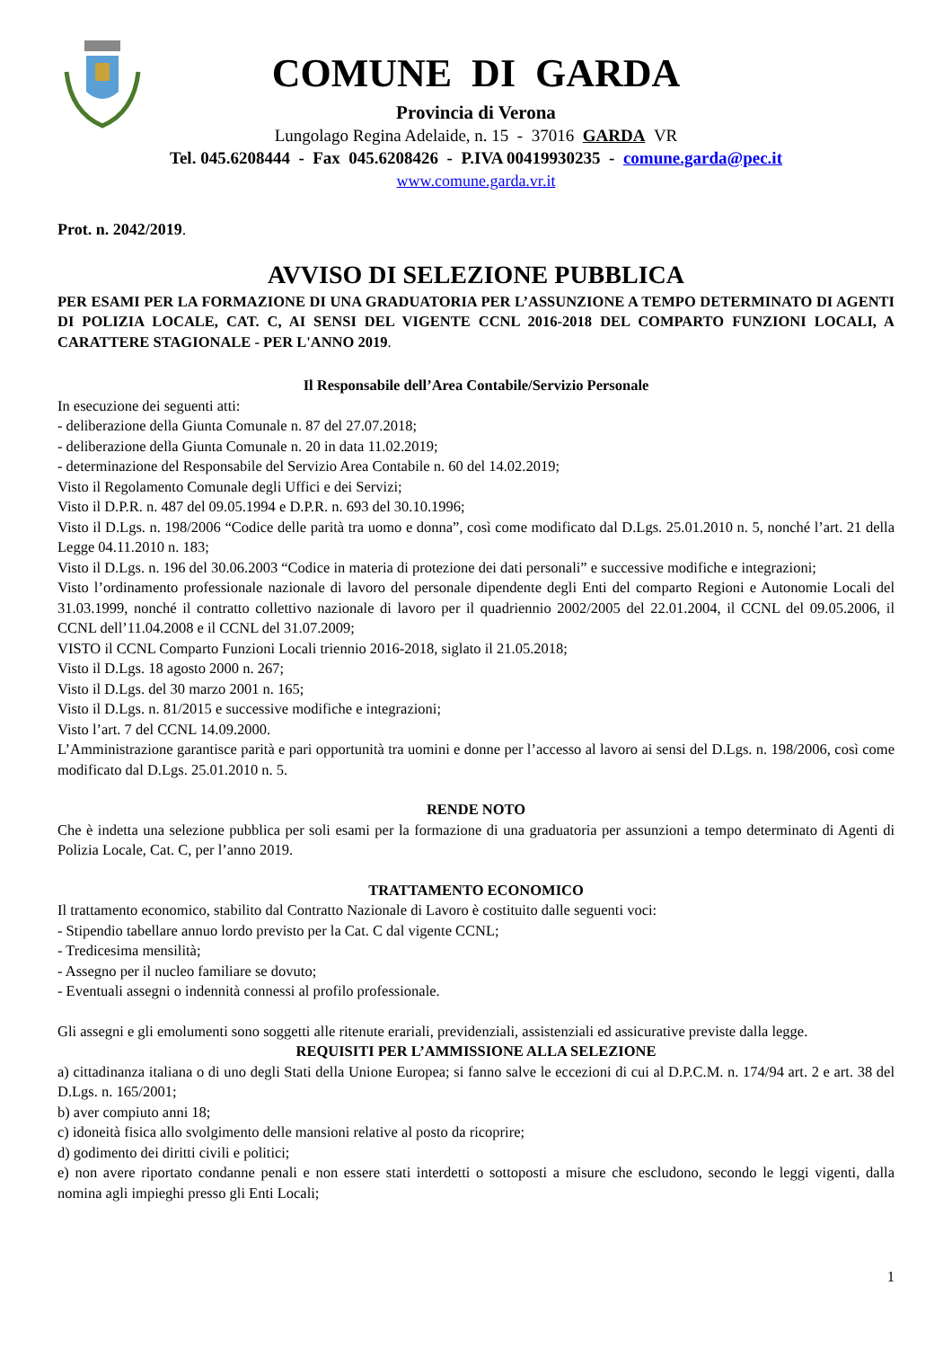COMUNE DI GARDA
Provincia di Verona
Lungolago Regina Adelaide, n. 15 - 37016 GARDA VR
Tel. 045.6208444 - Fax 045.6208426 - P.IVA 00419930235 - comune.garda@pec.it
www.comune.garda.vr.it
Prot. n. 2042/2019.
AVVISO DI SELEZIONE PUBBLICA
PER ESAMI PER LA FORMAZIONE DI UNA GRADUATORIA PER L’ASSUNZIONE A TEMPO DETERMINATO DI AGENTI DI POLIZIA LOCALE, CAT. C, AI SENSI DEL VIGENTE CCNL 2016-2018 DEL COMPARTO FUNZIONI LOCALI, A CARATTERE STAGIONALE - PER L'ANNO 2019.
Il Responsabile dell’Area Contabile/Servizio Personale
In esecuzione dei seguenti atti:
- deliberazione della Giunta Comunale n. 87 del 27.07.2018;
- deliberazione della Giunta Comunale n. 20 in data 11.02.2019;
- determinazione del Responsabile del Servizio Area Contabile n. 60 del 14.02.2019;
Visto il Regolamento Comunale degli Uffici e dei Servizi;
Visto il D.P.R. n. 487 del 09.05.1994 e D.P.R. n. 693 del 30.10.1996;
Visto il D.Lgs. n. 198/2006 “Codice delle parità tra uomo e donna”, così come modificato dal D.Lgs. 25.01.2010 n. 5, nonché l’art. 21 della Legge 04.11.2010 n. 183;
Visto il D.Lgs. n. 196 del 30.06.2003 “Codice in materia di protezione dei dati personali” e successive modifiche e integrazioni;
Visto l’ordinamento professionale nazionale di lavoro del personale dipendente degli Enti del comparto Regioni e Autonomie Locali del 31.03.1999, nonché il contratto collettivo nazionale di lavoro per il quadriennio 2002/2005 del 22.01.2004, il CCNL del 09.05.2006, il CCNL dell’11.04.2008 e il CCNL del 31.07.2009;
VISTO il CCNL Comparto Funzioni Locali triennio 2016-2018, siglato il 21.05.2018;
Visto il D.Lgs. 18 agosto 2000 n. 267;
Visto il D.Lgs. del 30 marzo 2001 n. 165;
Visto il D.Lgs. n. 81/2015 e successive modifiche e integrazioni;
Visto l’art. 7 del CCNL 14.09.2000.
L’Amministrazione garantisce parità e pari opportunità tra uomini e donne per l’accesso al lavoro ai sensi del D.Lgs. n. 198/2006, così come modificato dal D.Lgs. 25.01.2010 n. 5.
RENDE NOTO
Che è indetta una selezione pubblica per soli esami per la formazione di una graduatoria per assunzioni a tempo determinato di Agenti di Polizia Locale, Cat. C, per l’anno 2019.
TRATTAMENTO ECONOMICO
Il trattamento economico, stabilito dal Contratto Nazionale di Lavoro è costituito dalle seguenti voci:
- Stipendio tabellare annuo lordo previsto per la Cat. C dal vigente CCNL;
- Tredicesima mensilità;
- Assegno per il nucleo familiare se dovuto;
- Eventuali assegni o indennità connessi al profilo professionale.
Gli assegni e gli emolumenti sono soggetti alle ritenute erariali, previdenziali, assistenziali ed assicurative previste dalla legge.
REQUISITI PER L’AMMISSIONE ALLA SELEZIONE
a) cittadinanza italiana o di uno degli Stati della Unione Europea; si fanno salve le eccezioni di cui al D.P.C.M. n. 174/94 art. 2 e art. 38 del D.Lgs. n. 165/2001;
b) aver compiuto anni 18;
c) idoneità fisica allo svolgimento delle mansioni relative al posto da ricoprire;
d) godimento dei diritti civili e politici;
e) non avere riportato condanne penali e non essere stati interdetti o sottoposti a misure che escludono, secondo le leggi vigenti, dalla nomina agli impieghi presso gli Enti Locali;
1